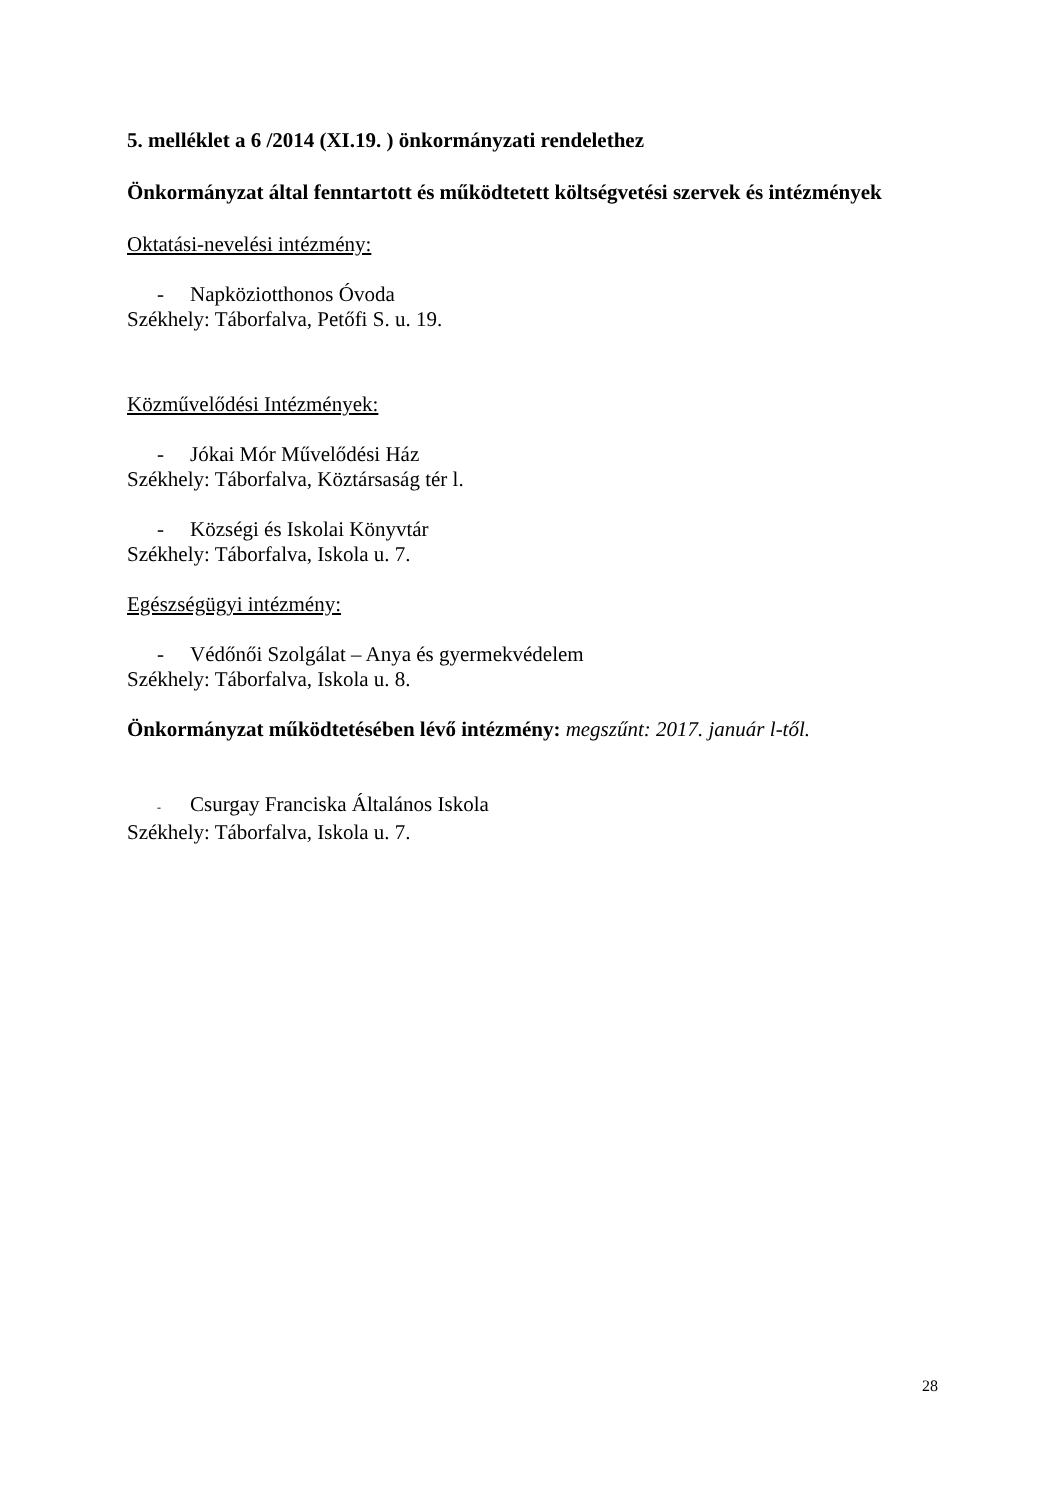5. melléklet a 6 /2014 (XI.19. ) önkormányzati rendelethez
Önkormányzat által fenntartott és működtetett költségvetési szervek és intézmények
Oktatási-nevelési intézmény:
- Napköziotthonos Óvoda
Székhely: Táborfalva, Petőfi S. u. 19.
Közművelődési Intézmények:
- Jókai Mór Művelődési Ház
Székhely: Táborfalva, Köztársaság tér l.
- Községi és Iskolai Könyvtár
Székhely: Táborfalva, Iskola u. 7.
Egészségügyi intézmény:
- Védőnői Szolgálat – Anya és gyermekvédelem
Székhely: Táborfalva, Iskola u. 8.
Önkormányzat működtetésében lévő intézmény: megszűnt: 2017. január l-től.
- Csurgay Franciska Általános Iskola
Székhely: Táborfalva, Iskola u. 7.
28